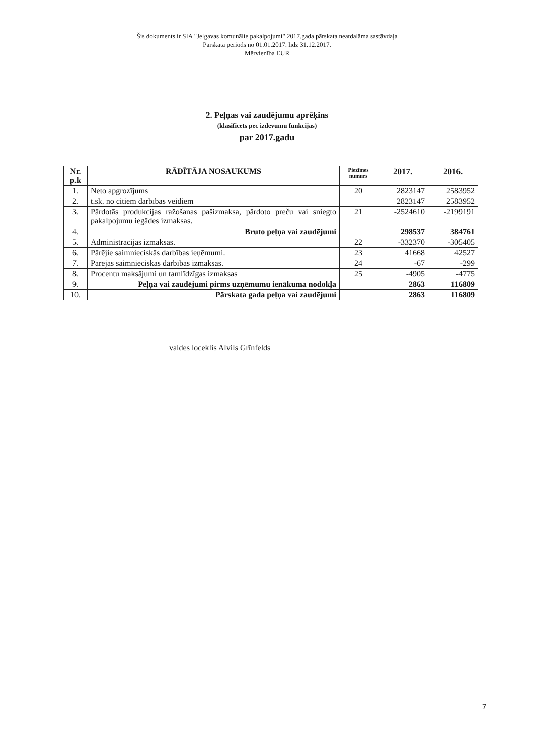Šis dokuments ir SIA "Jelgavas komunālie pakalpojumi" 2017.gada pārskata neatdalāma sastāvdaļa
Pārskata periods no 01.01.2017. līdz 31.12.2017.
Mērvienība EUR
2. Peļņas vai zaudējumu aprēķins
(klasificēts pēc izdevumu funkcijas)
par 2017.gadu
| Nr. p.k | RĀDĪTĀJA NOSAUKUMS | Piezīmes numurs | 2017. | 2016. |
| --- | --- | --- | --- | --- |
| 1. | Neto apgrozījums | 20 | 2823147 | 2583952 |
| 2. | t.sk. no citiem darbības veidiem | | 2823147 | 2583952 |
| 3. | Pārdotās produkcijas ražošanas pašizmaksa, pārdoto preču vai sniegto pakalpojumu iegādes izmaksas. | 21 | -2524610 | -2199191 |
| 4. | Bruto peļņa vai zaudējumi | | 298537 | 384761 |
| 5. | Administrācijas izmaksas. | 22 | -332370 | -305405 |
| 6. | Pārējie saimnieciskās darbības ieņēmumi. | 23 | 41668 | 42527 |
| 7. | Pārējās saimnieciskās darbības izmaksas. | 24 | -67 | -299 |
| 8. | Procentu maksājumi un tamlīdzīgas izmaksas | 25 | -4905 | -4775 |
| 9. | Peļņa vai zaudējumi pirms uzņēmumu ienākuma nodokļa | | 2863 | 116809 |
| 10. | Pārskata gada peļņa vai zaudējumi | | 2863 | 116809 |
valdes loceklis Alvils Grīnfelds
7